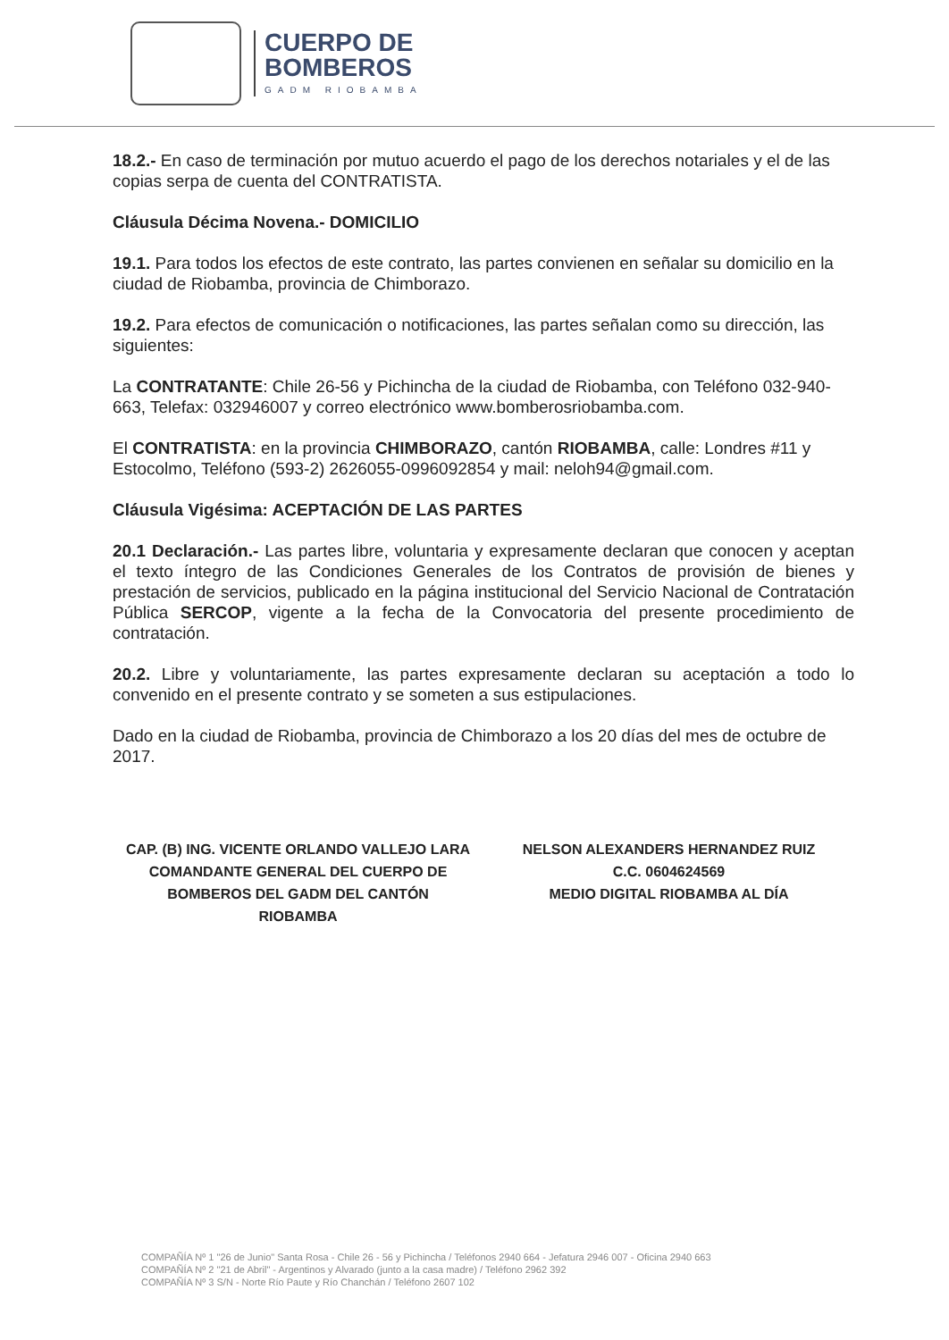CUERPO DE
BOMBEROS
GADM RIOBAMBA
18.2.- En caso de terminación por mutuo acuerdo el pago de los derechos notariales y el de las copias serpa de cuenta del CONTRATISTA.
Cláusula Décima Novena.- DOMICILIO
19.1. Para todos los efectos de este contrato, las partes convienen en señalar su domicilio en la ciudad de Riobamba, provincia de Chimborazo.
19.2. Para efectos de comunicación o notificaciones, las partes señalan como su dirección, las siguientes:
La CONTRATANTE: Chile 26-56 y Pichincha de la ciudad de Riobamba, con Teléfono 032-940-663, Telefax: 032946007 y correo electrónico www.bomberosriobamba.com.
El CONTRATISTA: en la provincia CHIMBORAZO, cantón RIOBAMBA, calle: Londres #11 y Estocolmo, Teléfono (593-2) 2626055-0996092854 y mail: neloh94@gmail.com.
Cláusula Vigésima: ACEPTACIÓN DE LAS PARTES
20.1 Declaración.- Las partes libre, voluntaria y expresamente declaran que conocen y aceptan el texto íntegro de las Condiciones Generales de los Contratos de provisión de bienes y prestación de servicios, publicado en la página institucional del Servicio Nacional de Contratación Pública SERCOP, vigente a la fecha de la Convocatoria del presente procedimiento de contratación.
20.2. Libre y voluntariamente, las partes expresamente declaran su aceptación a todo lo convenido en el presente contrato y se someten a sus estipulaciones.
Dado en la ciudad de Riobamba, provincia de Chimborazo a los 20 días del mes de octubre de 2017.
CAP. (B) ING. VICENTE ORLANDO VALLEJO LARA
COMANDANTE GENERAL DEL CUERPO DE
BOMBEROS DEL GADM DEL CANTÓN
RIOBAMBA
NELSON ALEXANDERS HERNANDEZ RUIZ
C.C. 0604624569
MEDIO DIGITAL RIOBAMBA AL DÍA
COMPAÑÍA Nº 1 "26 de Junio" Santa Rosa - Chile 26 - 56 y Pichincha / Teléfonos 2940 664 - Jefatura 2946 007 - Oficina 2940 663
COMPAÑÍA Nº 2 "21 de Abril" - Argentinos y Alvarado (junto a la casa madre) / Teléfono 2962 392
COMPAÑÍA Nº 3 S/N - Norte Río Paute y Río Chanchán / Teléfono 2607 102